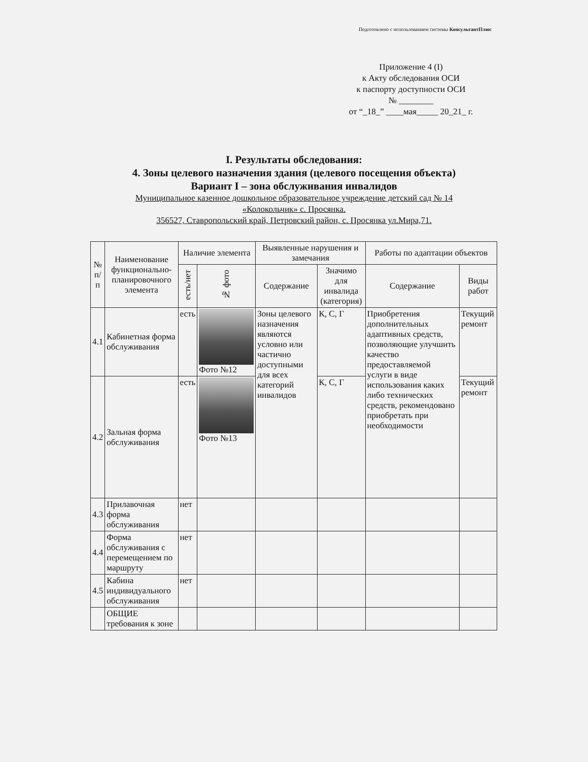Подготовлено с использованием системы КонсультантПлюс
Приложение 4 (I)
к Акту обследования ОСИ
к паспорту доступности ОСИ
№ ________
от “_18_” ____мая_____ 20_21_ г.
I. Результаты обследования:
4. Зоны целевого назначения здания (целевого посещения объекта)
Вариант I – зона обслуживания инвалидов
Муниципальное казенное дошкольное образовательное учреждение детский сад № 14
«Колокольчик» с. Просянка.
356527, Ставропольский край, Петровский район, с. Просянка ул.Мира,71.
| № п/п | Наименование функционально-планировочного элемента | Наличие элемента | | Выявленные нарушения и замечания | | Работы по адаптации объектов | |
| --- | --- | --- | --- | --- | --- | --- | --- |
| | | есть/нет | № фото | Содержание | Значимо для инвалида (категория) | Содержание | Виды работ |
| 4.1 | Кабинетная форма обслуживания | есть | Фото №12 | Зоны целевого назначения являются условно или частично доступными для всех категорий инвалидов | К, С, Г | Приобретения дополнительных адаптивных средств, позволяющие улучшить качество предоставляемой услуги в виде использования каких либо технических средств, рекомендовано приобретать при необходимости | Текущий ремонт |
| 4.2 | Зальная форма обслуживания | есть | Фото №13 | | К, С, Г | | Текущий ремонт |
| 4.3 | Прилавочная форма обслуживания | нет | | | | | |
| 4.4 | Форма обслуживания с перемещением по маршруту | нет | | | | | |
| 4.5 | Кабина индивидуального обслуживания | нет | | | | | |
| | ОБЩИЕ требования к зоне | | | | | | |